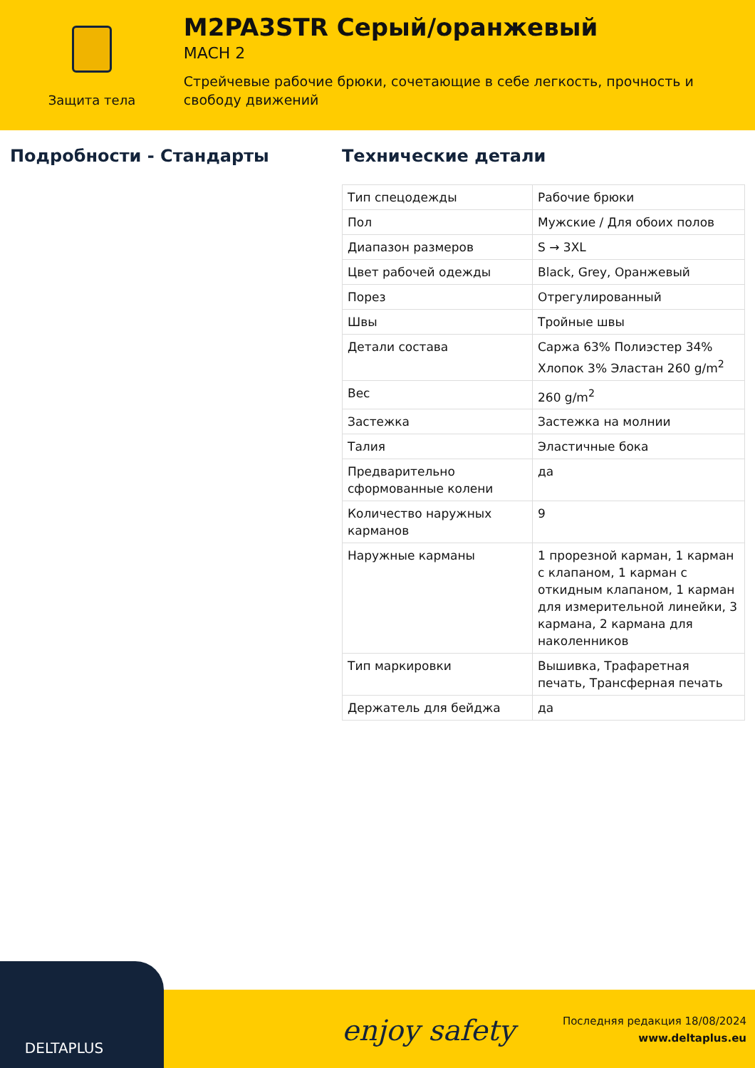Защита тела
M2PA3STR Серый/оранжевый
MACH 2
Стрейчевые рабочие брюки, сочетающие в себе легкость, прочность и свободу движений
Подробности - Стандарты Технические детали
| Тип спецодежды | Рабочие брюки |
| Пол | Мужские / Для обоих полов |
| Диапазон размеров | S → 3XL |
| Цвет рабочей одежды | Black, Grey, Оранжевый |
| Порез | Отрегулированный |
| Швы | Тройные швы |
| Детали состава | Саржа 63% Полиэстер 34% Хлопок 3% Эластан 260 g/m<sup>2</sup> |
| Вес | 260 g/m<sup>2</sup> |
| Застежка | Застежка на молнии |
| Талия | Эластичные бока |
| Предварительно сформованные колени | да |
| Количество наружных карманов | 9 |
| Наружные карманы | 1 прорезной карман, 1 карман с клапаном, 1 карман с откидным клапаном, 1 карман для измерительной линейки, 3 кармана, 2 кармана для наколенников |
| Тип маркировки | Вышивка, Трафаретная печать, Трансферная печать |
| Держатель для бейджа | да |
DELTAPLUS
enjoy safety
Последняя редакция 18/08/2024
www.deltaplus.eu